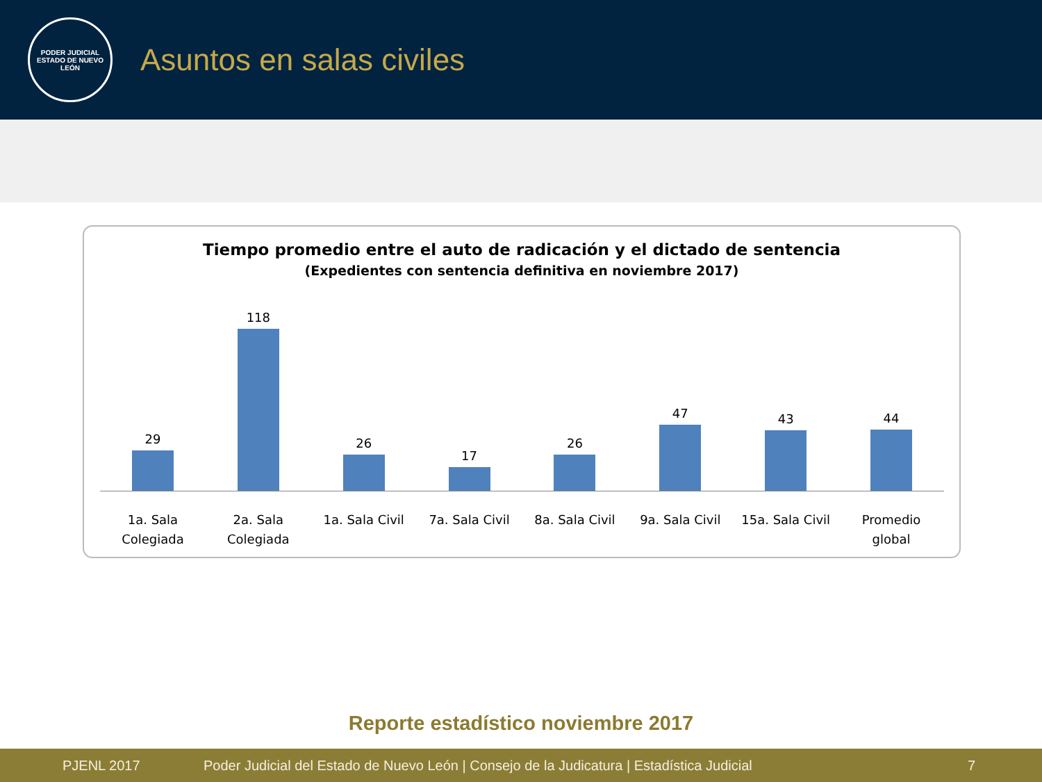PODER JUDICIAL
ESTADO DE NUEVO LEÓN
Asuntos en salas civiles
Tiempo promedio entre el auto de radicación y el dictado de sentencia
(Expedientes con sentencia definitiva en noviembre 2017)
29 118 26 17 26 47 43 44
1a. Sala
Colegiada
2a. Sala
Colegiada
1a. Sala Civil 7a. Sala Civil 8a. Sala Civil 9a. Sala Civil 15a. Sala Civil Promedio
global
Reporte estadístico noviembre 2017
PJENL 2017 Poder Judicial del Estado de Nuevo León | Consejo de la Judicatura | Estadística Judicial 7